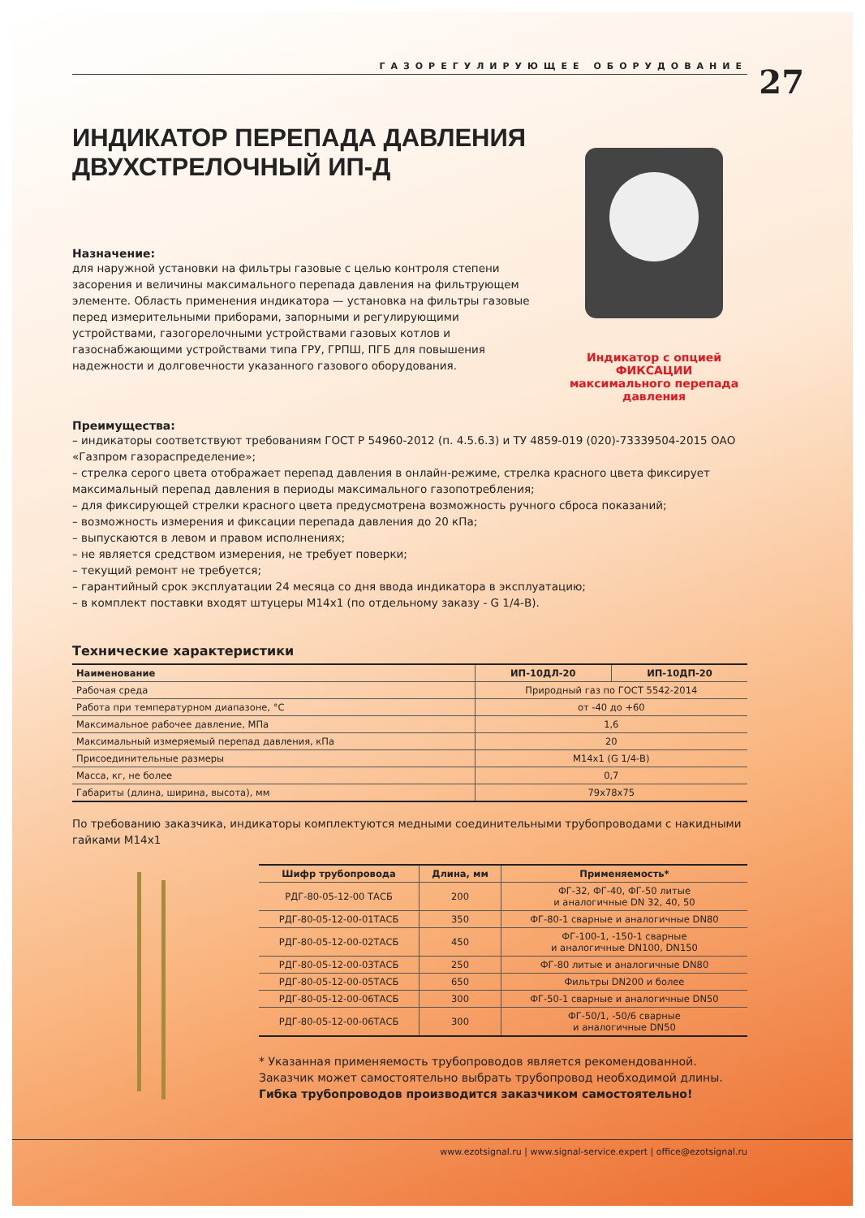ГАЗОРЕГУЛИРУЮЩЕЕ ОБОРУДОВАНИЕ
27
ИНДИКАТОР ПЕРЕПАДА ДАВЛЕНИЯ ДВУХСТРЕЛОЧНЫЙ ИП-Д
Назначение:
для наружной установки на фильтры газовые с целью контроля степени засорения и величины максимального перепада давления на фильтрующем элементе. Область применения индикатора — установка на фильтры газовые перед измерительными приборами, запорными и регулирующими устройствами, газогорелочными устройствами газовых котлов и газоснабжающими устройствами типа ГРУ, ГРПШ, ПГБ для повышения надежности и долговечности указанного газового оборудования.
Индикатор с опцией
ФИКСАЦИИ
максимального перепада
давления
Преимущества:
– индикаторы соответствуют требованиям ГОСТ Р 54960-2012 (п. 4.5.6.3) и ТУ 4859-019 (020)-73339504-2015 ОАО «Газпром газораспределение»;
– стрелка серого цвета отображает перепад давления в онлайн-режиме, стрелка красного цвета фиксирует максимальный перепад давления в периоды максимального газопотребления;
– для фиксирующей стрелки красного цвета предусмотрена возможность ручного сброса показаний;
– возможность измерения и фиксации перепада давления до 20 кПа;
– выпускаются в левом и правом исполнениях;
– не является средством измерения, не требует поверки;
– текущий ремонт не требуется;
– гарантийный срок эксплуатации 24 месяца со дня ввода индикатора в эксплуатацию;
– в комплект поставки входят штуцеры М14х1 (по отдельному заказу - G 1/4-В).
Технические характеристики
| Наименование | ИП-10ДЛ-20 | ИП-10ДП-20 |
| --- | --- | --- |
| Рабочая среда | Природный газ по ГОСТ 5542-2014 | |
| Работа при температурном диапазоне, °С | от -40 до +60 | |
| Максимальное рабочее давление, МПа | 1,6 | |
| Максимальный измеряемый перепад давления, кПа | 20 | |
| Присоединительные размеры | М14х1 (G 1/4-В) | |
| Масса, кг, не более | 0,7 | |
| Габариты (длина, ширина, высота), мм | 79х78х75 | |
По требованию заказчика, индикаторы комплектуются медными соединительными трубопроводами с накидными гайками М14х1
| Шифр трубопровода | Длина, мм | Применяемость* |
| --- | --- | --- |
| РДГ-80-05-12-00 ТАСБ | 200 | ФГ-32, ФГ-40, ФГ-50 литые и аналогичные DN 32, 40, 50 |
| РДГ-80-05-12-00-01ТАСБ | 350 | ФГ-80-1 сварные и аналогичные DN80 |
| РДГ-80-05-12-00-02ТАСБ | 450 | ФГ-100-1, -150-1 сварные и аналогичные DN100, DN150 |
| РДГ-80-05-12-00-03ТАСБ | 250 | ФГ-80 литые и аналогичные DN80 |
| РДГ-80-05-12-00-05ТАСБ | 650 | Фильтры DN200 и более |
| РДГ-80-05-12-00-06ТАСБ | 300 | ФГ-50-1 сварные и аналогичные DN50 |
| РДГ-80-05-12-00-06ТАСБ | 300 | ФГ-50/1, -50/6 сварные и аналогичные DN50 |
* Указанная применяемость трубопроводов является рекомендованной. Заказчик может самостоятельно выбрать трубопровод необходимой длины.
Гибка трубопроводов производится заказчиком самостоятельно!
www.ezotsignal.ru | www.signal-service.expert | office@ezotsignal.ru